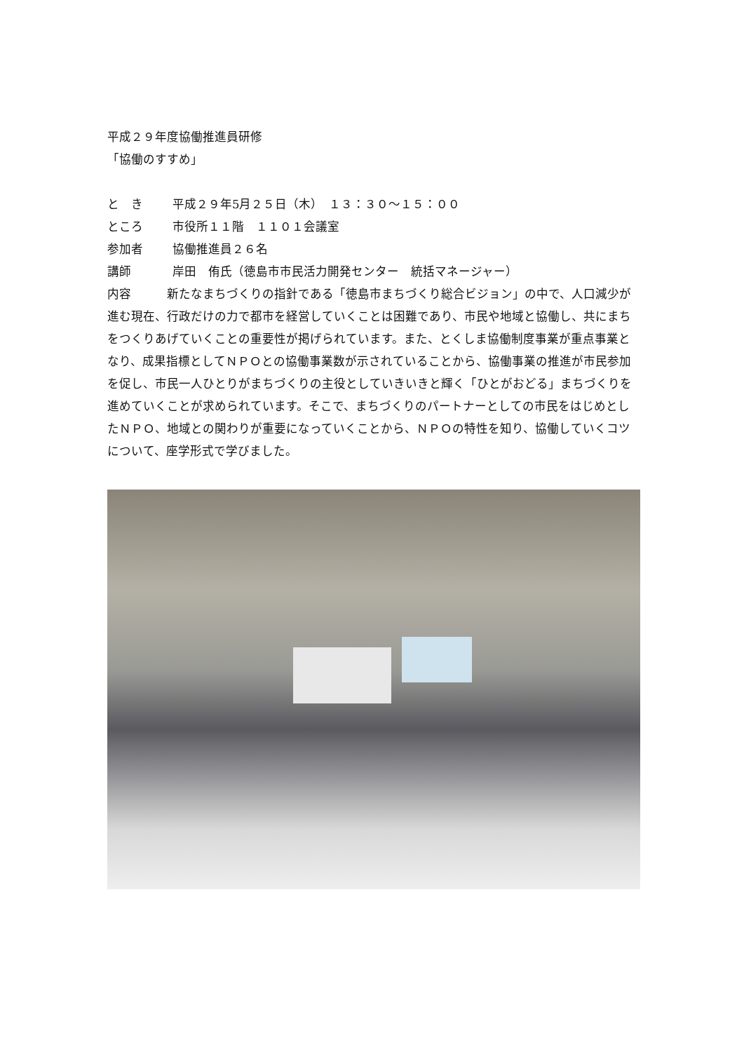平成２９年度協働推進員研修
「協働のすすめ」
と　き 平成２９年5月２５日（木）　１３：３０～１５：００
ところ 市役所１１階　１１０１会議室
参加者 協働推進員２６名
講師 岸田　侑氏（徳島市市民活力開発センター　統括マネージャー）
内容　　　新たなまちづくりの指針である「徳島市まちづくり総合ビジョン」の中で、人口減少が進む現在、行政だけの力で都市を経営していくことは困難であり、市民や地域と協働し、共にまちをつくりあげていくことの重要性が掲げられています。また、とくしま協働制度事業が重点事業となり、成果指標としてＮＰＯとの協働事業数が示されていることから、協働事業の推進が市民参加を促し、市民一人ひとりがまちづくりの主役としていきいきと輝く「ひとがおどる」まちづくりを進めていくことが求められています。そこで、まちづくりのパートナーとしての市民をはじめとしたＮＰＯ、地域との関わりが重要になっていくことから、ＮＰＯの特性を知り、協働していくコツについて、座学形式で学びました。